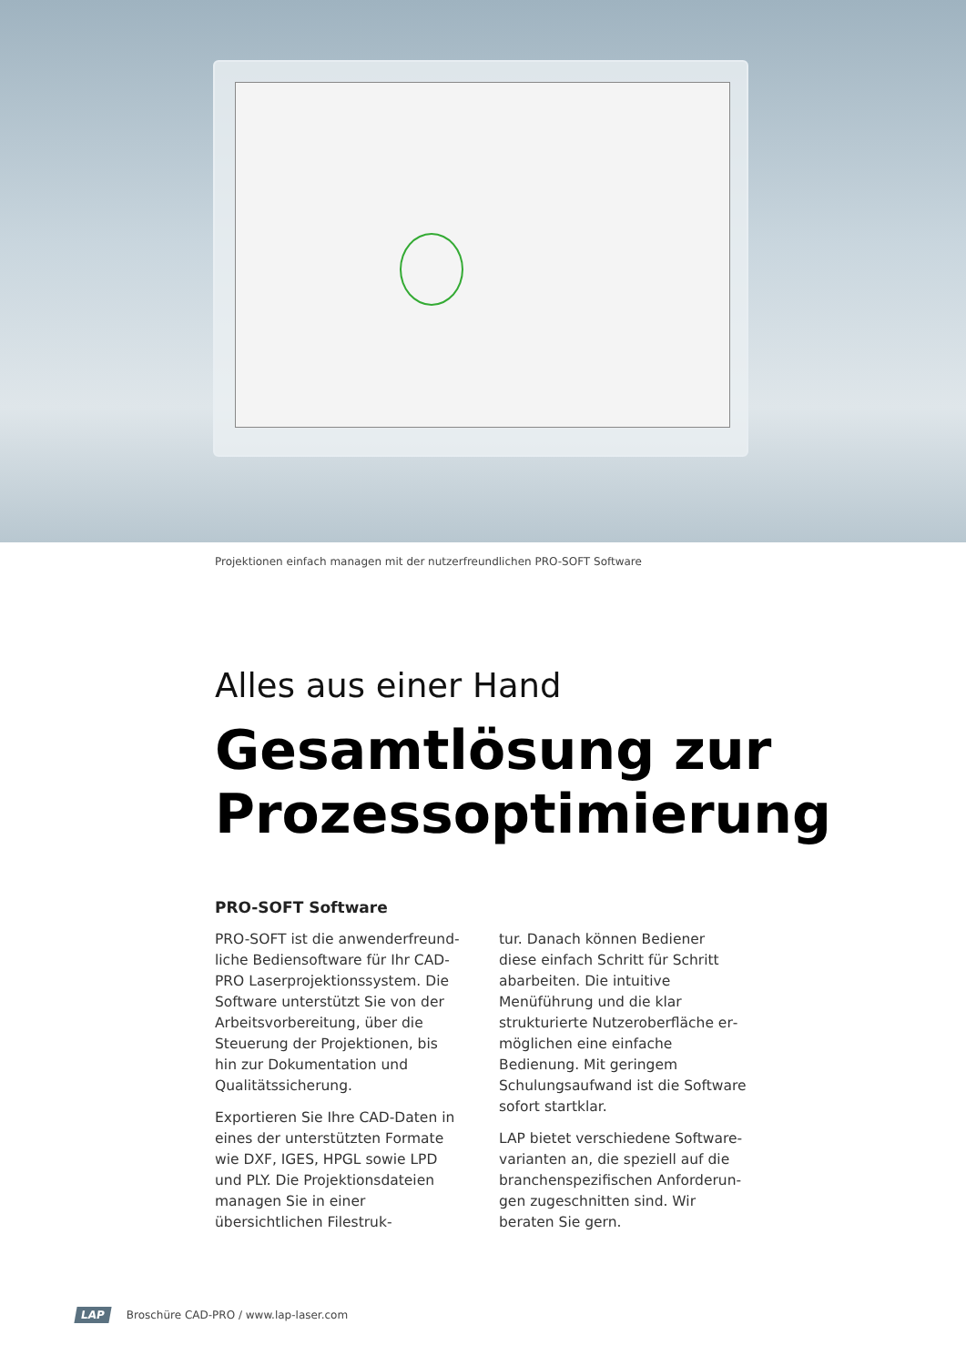Projektionen einfach managen mit der nutzerfreundlichen PRO-SOFT Software
Alles aus einer Hand
Gesamtlösung zur Prozessoptimierung
PRO-SOFT Software
PRO-SOFT ist die anwenderfreund­liche Bediensoftware für Ihr CAD-PRO Laserprojektionssystem. Die Software unterstützt Sie von der Arbeitsvor­bereitung, über die Steuerung der Projektionen, bis hin zur Dokumenta­tion und Qualitätssicherung.
Exportieren Sie Ihre CAD-Daten in eines der unterstützten Formate wie DXF, IGES, HPGL sowie LPD und PLY. Die Projektionsdateien managen Sie in einer übersichtlichen Filestruk-
tur. Danach können Bediener diese einfach Schritt für Schritt abarbeiten. Die intuitive Menüführung und die klar strukturierte Nutzeroberfläche er­möglichen eine einfache Bedienung. Mit geringem Schulungsaufwand ist die Software sofort startklar.
LAP bietet verschiedene Software­varianten an, die speziell auf die branchenspezifischen Anforderun­gen zugeschnitten sind. Wir beraten Sie gern.
LAP Broschüre CAD-PRO / www.lap-laser.com